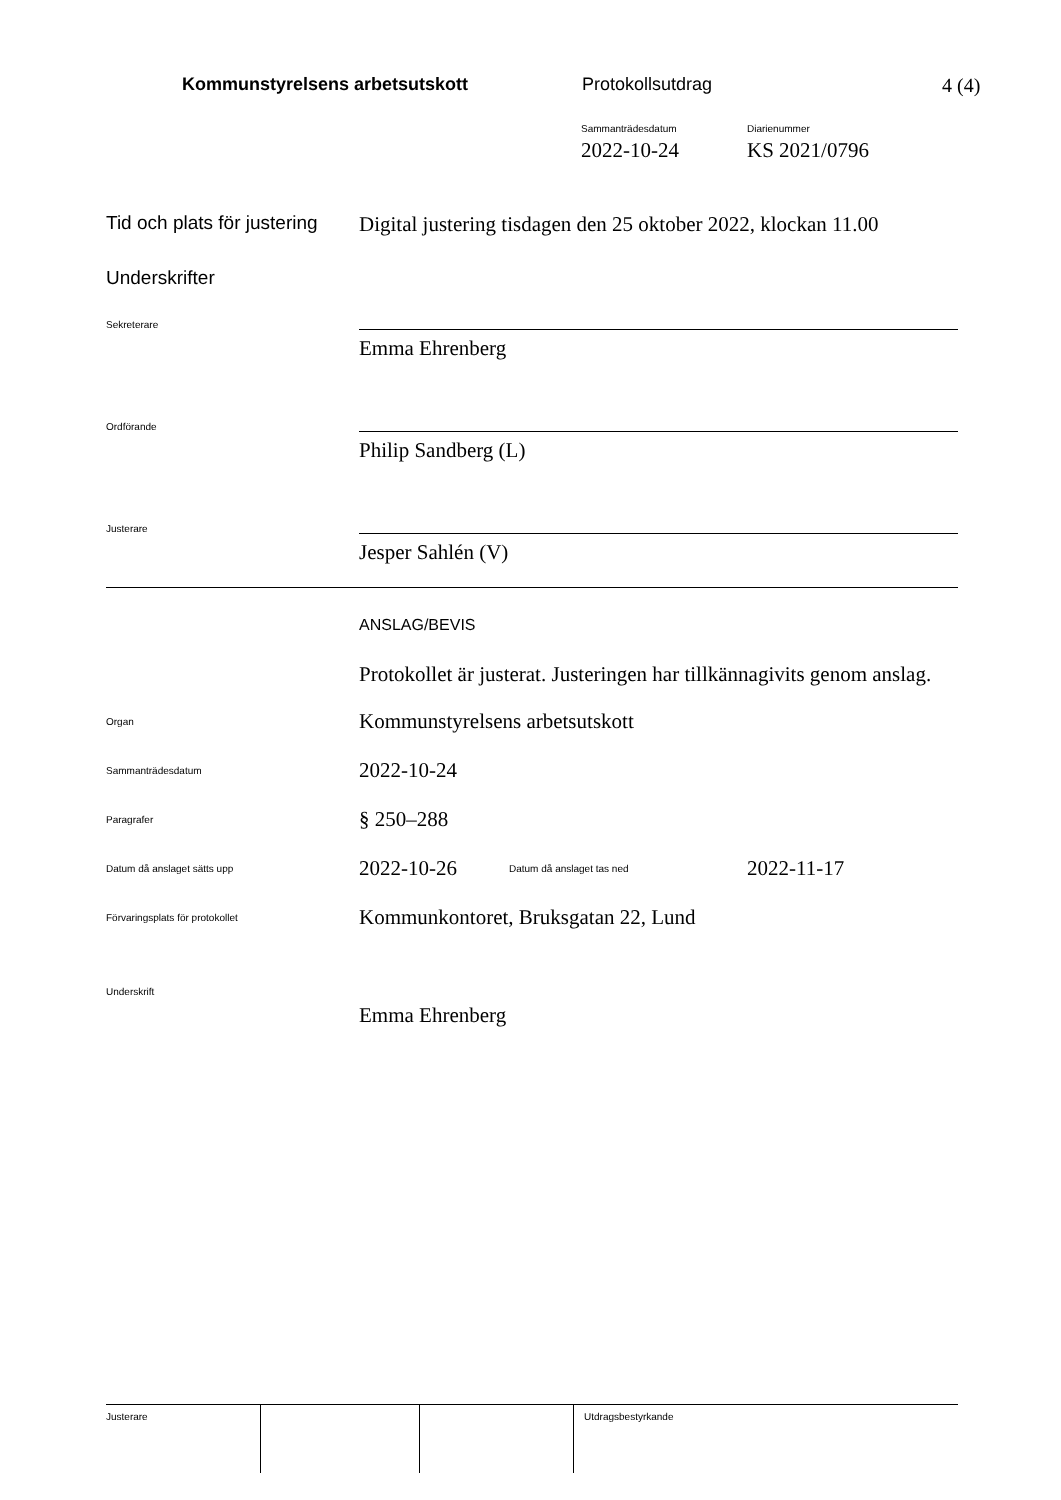Kommunstyrelsens arbetsutskott Protokollsutdrag 4 (4)
Sammanträdesdatum
2022-10-24
Diarienummer
KS 2021/0796
Tid och plats för justering
Digital justering tisdagen den 25 oktober 2022, klockan 11.00
Underskrifter
Sekreterare
Emma Ehrenberg
Ordförande
Philip Sandberg (L)
Justerare
Jesper Sahlén (V)
ANSLAG/BEVIS
Protokollet är justerat. Justeringen har tillkännagivits genom anslag.
Organ
Kommunstyrelsens arbetsutskott
Sammanträdesdatum
2022-10-24
Paragrafer
§ 250–288
Datum då anslaget sätts upp
2022-10-26
Datum då anslaget tas ned
2022-11-17
Förvaringsplats för protokollet
Kommunkontoret, Bruksgatan 22, Lund
Underskrift
Emma Ehrenberg
| Justerare | | | Utdragsbestyrkande |